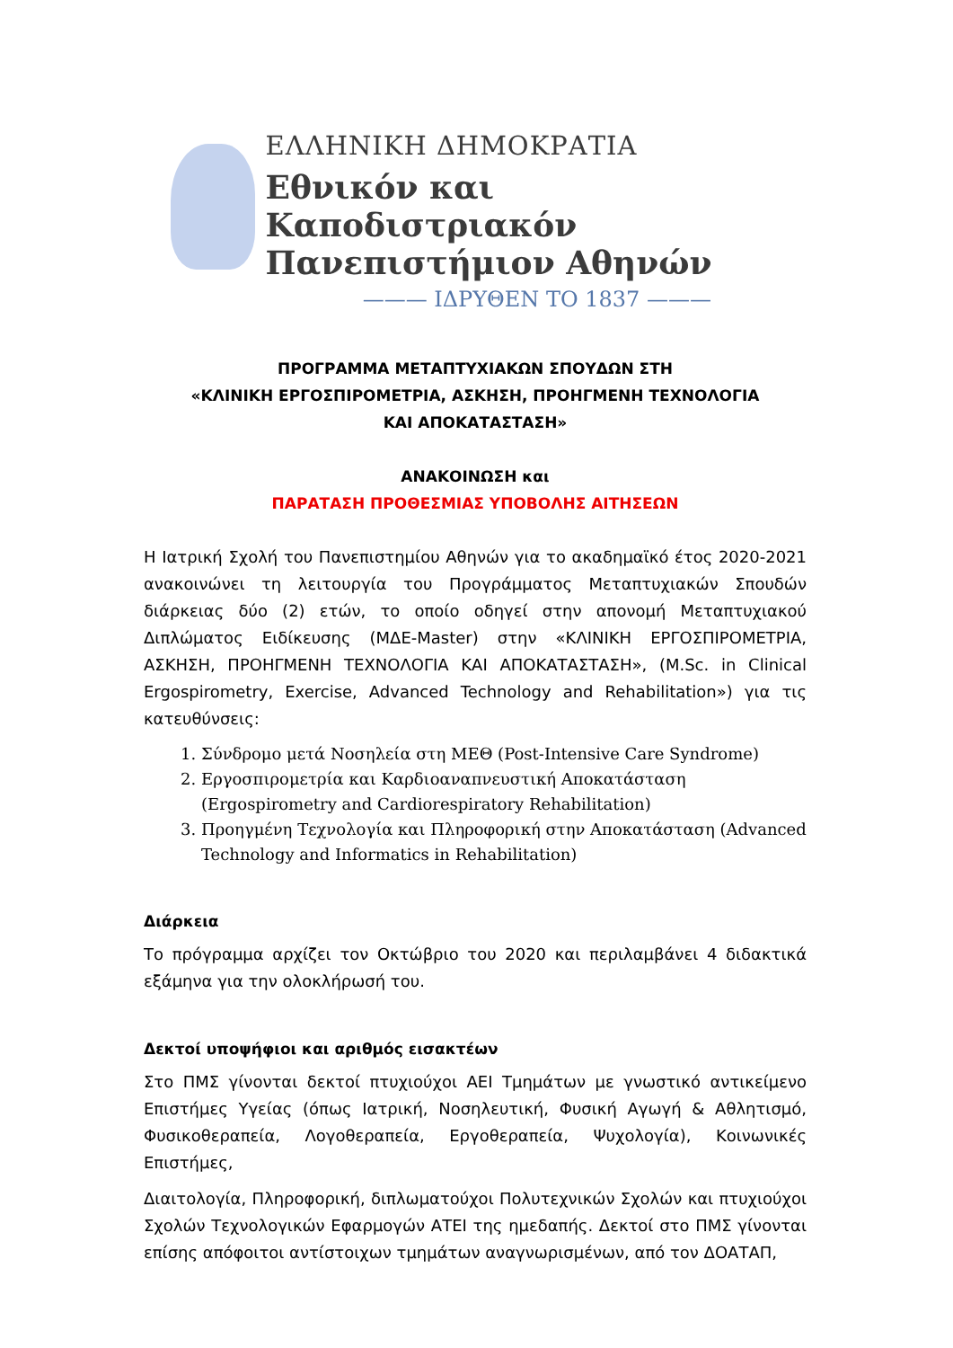ΕΛΛΗΝΙΚΗ ΔΗΜΟΚΡΑΤΙΑ
Εθνικόν και Καποδιστριακόν
Πανεπιστήμιον Αθηνών
——— ΙΔΡΥΘΕΝ ΤΟ 1837 ———
ΠΡΟΓΡΑΜΜΑ ΜΕΤΑΠΤΥΧΙΑΚΩΝ ΣΠΟΥΔΩΝ ΣΤΗ
«ΚΛΙΝΙΚΗ ΕΡΓΟΣΠΙΡΟΜΕΤΡΙΑ, ΑΣΚΗΣΗ, ΠΡΟΗΓΜΕΝΗ ΤΕΧΝΟΛΟΓΙΑ
ΚΑΙ ΑΠΟΚΑΤΑΣΤΑΣΗ»
ΑΝΑΚΟΙΝΩΣΗ και
ΠΑΡΑΤΑΣΗ ΠΡΟΘΕΣΜΙΑΣ ΥΠΟΒΟΛΗΣ ΑΙΤΗΣΕΩΝ
Η Ιατρική Σχολή του Πανεπιστημίου Αθηνών για το ακαδημαϊκό έτος 2020-2021 ανακοινώνει τη λειτουργία του Προγράμματος Μεταπτυχιακών Σπουδών διάρκειας δύο (2) ετών, το οποίο οδηγεί στην απονομή Μεταπτυχιακού Διπλώματος Ειδίκευσης (ΜΔΕ-Master) στην «ΚΛΙΝΙΚΗ ΕΡΓΟΣΠΙΡΟΜΕΤΡΙΑ, ΑΣΚΗΣΗ, ΠΡΟΗΓΜΕΝΗ ΤΕΧΝΟΛΟΓΙΑ ΚΑΙ ΑΠΟΚΑΤΑΣΤΑΣΗ», (M.Sc. in Clinical Ergospirometry, Exercise, Advanced Technology and Rehabilitation») για τις κατευθύνσεις:
1. Σύνδρομο μετά Νοσηλεία στη ΜΕΘ (Post-Intensive Care Syndrome)
2. Εργοσπιρομετρία και Καρδιοαναπνευστική Αποκατάσταση (Ergospirometry and Cardiorespiratory Rehabilitation)
3. Προηγμένη Τεχνολογία και Πληροφορική στην Αποκατάσταση (Advanced Technology and Informatics in Rehabilitation)
Διάρκεια
Το πρόγραμμα αρχίζει τον Οκτώβριο του 2020 και περιλαμβάνει 4 διδακτικά εξάμηνα για την ολοκλήρωσή του.
Δεκτοί υποψήφιοι και αριθμός εισακτέων
Στο ΠΜΣ γίνονται δεκτοί πτυχιούχοι ΑΕΙ Τμημάτων με γνωστικό αντικείμενο Επιστήμες Υγείας (όπως Ιατρική, Νοσηλευτική, Φυσική Αγωγή & Αθλητισμό, Φυσικοθεραπεία, Λογοθεραπεία, Εργοθεραπεία, Ψυχολογία), Κοινωνικές Επιστήμες,
Διαιτολογία, Πληροφορική, διπλωματούχοι Πολυτεχνικών Σχολών και πτυχιούχοι Σχολών Τεχνολογικών Εφαρμογών ΑΤΕΙ της ημεδαπής. Δεκτοί στο ΠΜΣ γίνονται επίσης απόφοιτοι αντίστοιχων τμημάτων αναγνωρισμένων, από τον ΔΟΑΤΑΠ,